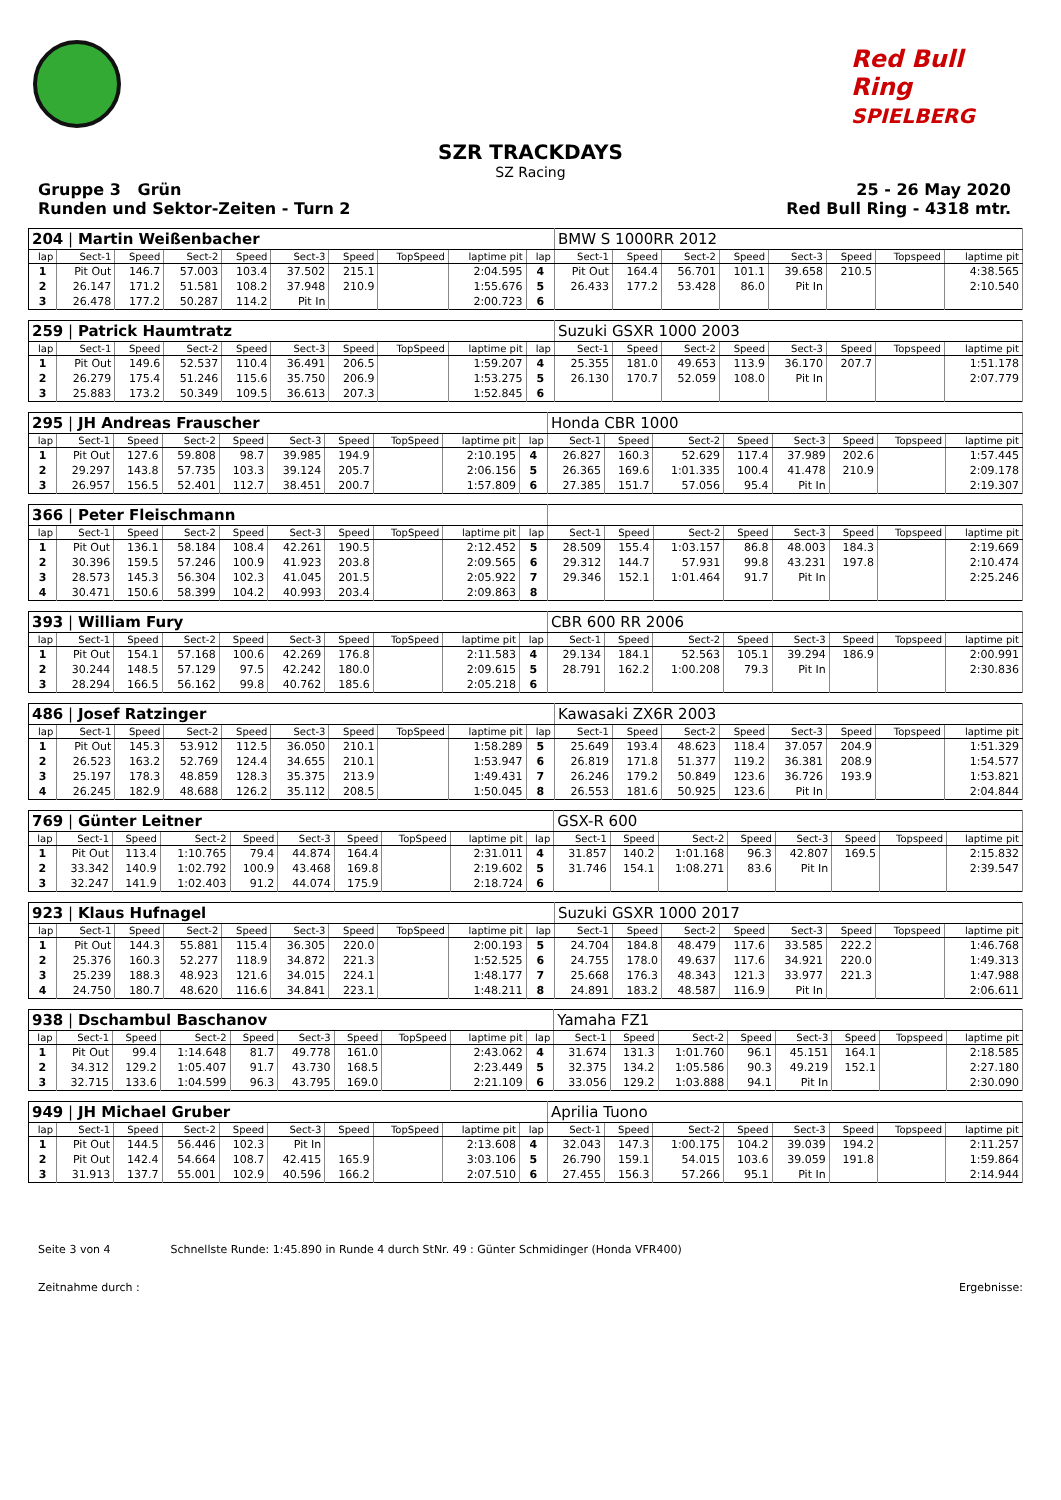Red Bull Ring
SPIELBERG
SZR TRACKDAYS
SZ Racing
Gruppe 3 Grün 25 - 26 May 2020
Runden und Sektor-Zeiten - Turn 2 Red Bull Ring - 4318 mtr.
| 204 / Martin Weißenbacher | | | | | | | | | | BMW S 1000RR 2012 | | | | | | | |
| lap | Sect-1 | Speed | Sect-2 | Speed | Sect-3 | Speed | TopSpeed | laptime pit | lap | Sect-1 | Speed | Sect-2 | Speed | Sect-3 | Speed | Topspeed | laptime pit |
| 1 | Pit Out | 146.7 | 57.003 | 103.4 | 37.502 | 215.1 | | 2:04.595 | 4 | Pit Out | 164.4 | 56.701 | 101.1 | 39.658 | 210.5 | | 4:38.565 |
| 2 | 26.147 | 171.2 | 51.581 | 108.2 | 37.948 | 210.9 | | 1:55.676 | 5 | 26.433 | 177.2 | 53.428 | 86.0 | Pit In | | | 2:10.540 |
| 3 | 26.478 | 177.2 | 50.287 | 114.2 | Pit In | | | 2:00.723 | 6 | | | | | | | | |
| 259 / Patrick Haumtratz | | | | | | | | | | Suzuki GSXR 1000 2003 | | | | | | | |
| lap | Sect-1 | Speed | Sect-2 | Speed | Sect-3 | Speed | TopSpeed | laptime pit | lap | Sect-1 | Speed | Sect-2 | Speed | Sect-3 | Speed | Topspeed | laptime pit |
| 1 | Pit Out | 149.6 | 52.537 | 110.4 | 36.491 | 206.5 | | 1:59.207 | 4 | 25.355 | 181.0 | 49.653 | 113.9 | 36.170 | 207.7 | | 1:51.178 |
| 2 | 26.279 | 175.4 | 51.246 | 115.6 | 35.750 | 206.9 | | 1:53.275 | 5 | 26.130 | 170.7 | 52.059 | 108.0 | Pit In | | | 2:07.779 |
| 3 | 25.883 | 173.2 | 50.349 | 109.5 | 36.613 | 207.3 | | 1:52.845 | 6 | | | | | | | | |
| 295 / JH Andreas Frauscher | | | | | | | | | | Honda CBR 1000 | | | | | | | |
| lap | Sect-1 | Speed | Sect-2 | Speed | Sect-3 | Speed | TopSpeed | laptime pit | lap | Sect-1 | Speed | Sect-2 | Speed | Sect-3 | Speed | Topspeed | laptime pit |
| 1 | Pit Out | 127.6 | 59.808 | 98.7 | 39.985 | 194.9 | | 2:10.195 | 4 | 26.827 | 160.3 | 52.629 | 117.4 | 37.989 | 202.6 | | 1:57.445 |
| 2 | 29.297 | 143.8 | 57.735 | 103.3 | 39.124 | 205.7 | | 2:06.156 | 5 | 26.365 | 169.6 | 1:01.335 | 100.4 | 41.478 | 210.9 | | 2:09.178 |
| 3 | 26.957 | 156.5 | 52.401 | 112.7 | 38.451 | 200.7 | | 1:57.809 | 6 | 27.385 | 151.7 | 57.056 | 95.4 | Pit In | | | 2:19.307 |
| 366 / Peter Fleischmann | | | | | | | | | | | | | | | | | |
| lap | Sect-1 | Speed | Sect-2 | Speed | Sect-3 | Speed | TopSpeed | laptime pit | lap | Sect-1 | Speed | Sect-2 | Speed | Sect-3 | Speed | Topspeed | laptime pit |
| 1 | Pit Out | 136.1 | 58.184 | 108.4 | 42.261 | 190.5 | | 2:12.452 | 5 | 28.509 | 155.4 | 1:03.157 | 86.8 | 48.003 | 184.3 | | 2:19.669 |
| 2 | 30.396 | 159.5 | 57.246 | 100.9 | 41.923 | 203.8 | | 2:09.565 | 6 | 29.312 | 144.7 | 57.931 | 99.8 | 43.231 | 197.8 | | 2:10.474 |
| 3 | 28.573 | 145.3 | 56.304 | 102.3 | 41.045 | 201.5 | | 2:05.922 | 7 | 29.346 | 152.1 | 1:01.464 | 91.7 | Pit In | | | 2:25.246 |
| 4 | 30.471 | 150.6 | 58.399 | 104.2 | 40.993 | 203.4 | | 2:09.863 | 8 | | | | | | | | |
| 393 / William Fury | | | | | | | | | | CBR 600 RR 2006 | | | | | | | |
| lap | Sect-1 | Speed | Sect-2 | Speed | Sect-3 | Speed | TopSpeed | laptime pit | lap | Sect-1 | Speed | Sect-2 | Speed | Sect-3 | Speed | Topspeed | laptime pit |
| 1 | Pit Out | 154.1 | 57.168 | 100.6 | 42.269 | 176.8 | | 2:11.583 | 4 | 29.134 | 184.1 | 52.563 | 105.1 | 39.294 | 186.9 | | 2:00.991 |
| 2 | 30.244 | 148.5 | 57.129 | 97.5 | 42.242 | 180.0 | | 2:09.615 | 5 | 28.791 | 162.2 | 1:00.208 | 79.3 | Pit In | | | 2:30.836 |
| 3 | 28.294 | 166.5 | 56.162 | 99.8 | 40.762 | 185.6 | | 2:05.218 | 6 | | | | | | | | |
| 486 / Josef Ratzinger | | | | | | | | | | Kawasaki ZX6R 2003 | | | | | | | |
| lap | Sect-1 | Speed | Sect-2 | Speed | Sect-3 | Speed | TopSpeed | laptime pit | lap | Sect-1 | Speed | Sect-2 | Speed | Sect-3 | Speed | Topspeed | laptime pit |
| 1 | Pit Out | 145.3 | 53.912 | 112.5 | 36.050 | 210.1 | | 1:58.289 | 5 | 25.649 | 193.4 | 48.623 | 118.4 | 37.057 | 204.9 | | 1:51.329 |
| 2 | 26.523 | 163.2 | 52.769 | 124.4 | 34.655 | 210.1 | | 1:53.947 | 6 | 26.819 | 171.8 | 51.377 | 119.2 | 36.381 | 208.9 | | 1:54.577 |
| 3 | 25.197 | 178.3 | 48.859 | 128.3 | 35.375 | 213.9 | | 1:49.431 | 7 | 26.246 | 179.2 | 50.849 | 123.6 | 36.726 | 193.9 | | 1:53.821 |
| 4 | 26.245 | 182.9 | 48.688 | 126.2 | 35.112 | 208.5 | | 1:50.045 | 8 | 26.553 | 181.6 | 50.925 | 123.6 | Pit In | | | 2:04.844 |
| 769 / Günter Leitner | | | | | | | | | | GSX-R 600 | | | | | | | |
| lap | Sect-1 | Speed | Sect-2 | Speed | Sect-3 | Speed | TopSpeed | laptime pit | lap | Sect-1 | Speed | Sect-2 | Speed | Sect-3 | Speed | Topspeed | laptime pit |
| 1 | Pit Out | 113.4 | 1:10.765 | 79.4 | 44.874 | 164.4 | | 2:31.011 | 4 | 31.857 | 140.2 | 1:01.168 | 96.3 | 42.807 | 169.5 | | 2:15.832 |
| 2 | 33.342 | 140.9 | 1:02.792 | 100.9 | 43.468 | 169.8 | | 2:19.602 | 5 | 31.746 | 154.1 | 1:08.271 | 83.6 | Pit In | | | 2:39.547 |
| 3 | 32.247 | 141.9 | 1:02.403 | 91.2 | 44.074 | 175.9 | | 2:18.724 | 6 | | | | | | | | |
| 923 / Klaus Hufnagel | | | | | | | | | | Suzuki GSXR 1000 2017 | | | | | | | |
| lap | Sect-1 | Speed | Sect-2 | Speed | Sect-3 | Speed | TopSpeed | laptime pit | lap | Sect-1 | Speed | Sect-2 | Speed | Sect-3 | Speed | Topspeed | laptime pit |
| 1 | Pit Out | 144.3 | 55.881 | 115.4 | 36.305 | 220.0 | | 2:00.193 | 5 | 24.704 | 184.8 | 48.479 | 117.6 | 33.585 | 222.2 | | 1:46.768 |
| 2 | 25.376 | 160.3 | 52.277 | 118.9 | 34.872 | 221.3 | | 1:52.525 | 6 | 24.755 | 178.0 | 49.637 | 117.6 | 34.921 | 220.0 | | 1:49.313 |
| 3 | 25.239 | 188.3 | 48.923 | 121.6 | 34.015 | 224.1 | | 1:48.177 | 7 | 25.668 | 176.3 | 48.343 | 121.3 | 33.977 | 221.3 | | 1:47.988 |
| 4 | 24.750 | 180.7 | 48.620 | 116.6 | 34.841 | 223.1 | | 1:48.211 | 8 | 24.891 | 183.2 | 48.587 | 116.9 | Pit In | | | 2:06.611 |
| 938 / Dschambul Baschanov | | | | | | | | | | Yamaha FZ1 | | | | | | | |
| lap | Sect-1 | Speed | Sect-2 | Speed | Sect-3 | Speed | TopSpeed | laptime pit | lap | Sect-1 | Speed | Sect-2 | Speed | Sect-3 | Speed | Topspeed | laptime pit |
| 1 | Pit Out | 99.4 | 1:14.648 | 81.7 | 49.778 | 161.0 | | 2:43.062 | 4 | 31.674 | 131.3 | 1:01.760 | 96.1 | 45.151 | 164.1 | | 2:18.585 |
| 2 | 34.312 | 129.2 | 1:05.407 | 91.7 | 43.730 | 168.5 | | 2:23.449 | 5 | 32.375 | 134.2 | 1:05.586 | 90.3 | 49.219 | 152.1 | | 2:27.180 |
| 3 | 32.715 | 133.6 | 1:04.599 | 96.3 | 43.795 | 169.0 | | 2:21.109 | 6 | 33.056 | 129.2 | 1:03.888 | 94.1 | Pit In | | | 2:30.090 |
| 949 / JH Michael Gruber | | | | | | | | | | Aprilia Tuono | | | | | | | |
| lap | Sect-1 | Speed | Sect-2 | Speed | Sect-3 | Speed | TopSpeed | laptime pit | lap | Sect-1 | Speed | Sect-2 | Speed | Sect-3 | Speed | Topspeed | laptime pit |
| 1 | Pit Out | 144.5 | 56.446 | 102.3 | Pit In | | | 2:13.608 | 4 | 32.043 | 147.3 | 1:00.175 | 104.2 | 39.039 | 194.2 | | 2:11.257 |
| 2 | Pit Out | 142.4 | 54.664 | 108.7 | 42.415 | 165.9 | | 3:03.106 | 5 | 26.790 | 159.1 | 54.015 | 103.6 | 39.059 | 191.8 | | 1:59.864 |
| 3 | 31.913 | 137.7 | 55.001 | 102.9 | 40.596 | 166.2 | | 2:07.510 | 6 | 27.455 | 156.3 | 57.266 | 95.1 | Pit In | | | 2:14.944 |
Seite 3 von 4 Schnellste Runde: 1:45.890 in Runde 4 durch StNr. 49 : Günter Schmidinger (Honda VFR400)
Zeitnahme durch : Ergebnisse: